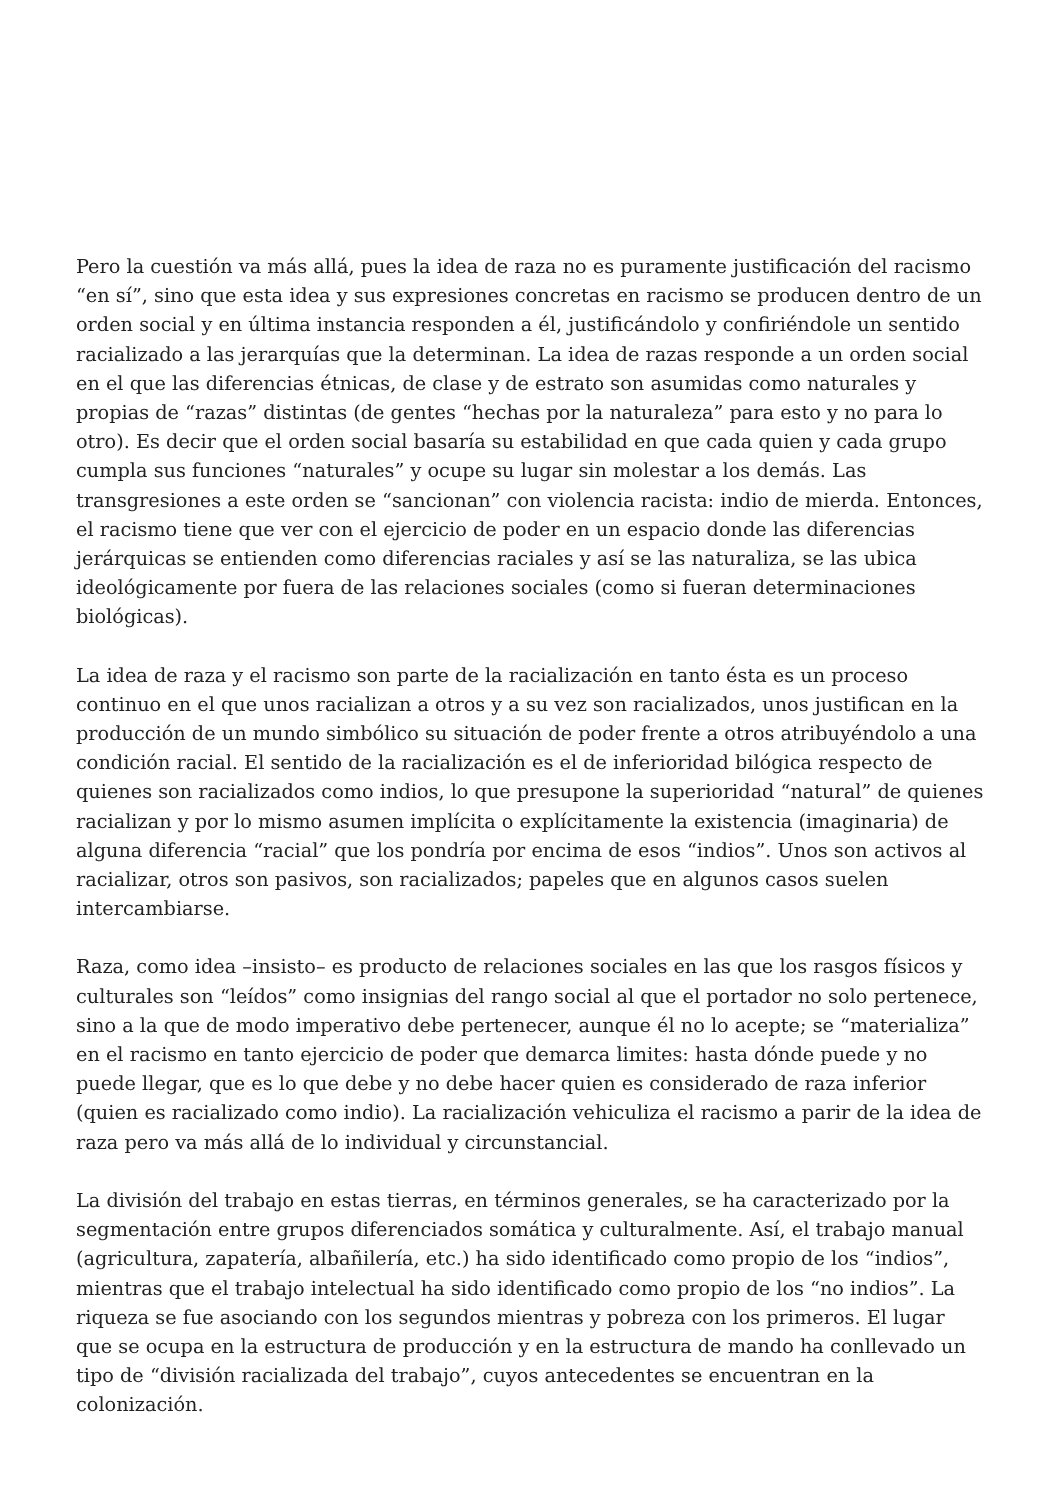Pero la cuestión va más allá, pues la idea de raza no es puramente justificación del racismo “en sí”, sino que esta idea y sus expresiones concretas en racismo se producen dentro de un orden social y en última instancia responden a él, justificándolo y confiriéndole un sentido racializado a las jerarquías que la determinan. La idea de razas responde a un orden social en el que las diferencias étnicas, de clase y de estrato son asumidas como naturales y propias de “razas” distintas (de gentes “hechas por la naturaleza” para esto y no para lo otro). Es decir que el orden social basaría su estabilidad en que cada quien y cada grupo cumpla sus funciones “naturales” y ocupe su lugar sin molestar a los demás. Las transgresiones a este orden se “sancionan” con violencia racista: indio de mierda. Entonces, el racismo tiene que ver con el ejercicio de poder en un espacio donde las diferencias jerárquicas se entienden como diferencias raciales y así se las naturaliza, se las ubica ideológicamente por fuera de las relaciones sociales (como si fueran determinaciones biológicas).
La idea de raza y el racismo son parte de la racialización en tanto ésta es un proceso continuo en el que unos racializan a otros y a su vez son racializados, unos justifican en la producción de un mundo simbólico su situación de poder frente a otros atribuyéndolo a una condición racial. El sentido de la racialización es el de inferioridad bilógica respecto de quienes son racializados como indios, lo que presupone la superioridad “natural” de quienes racializan y por lo mismo asumen implícita o explícitamente la existencia (imaginaria) de alguna diferencia “racial” que los pondría por encima de esos “indios”. Unos son activos al racializar, otros son pasivos, son racializados; papeles que en algunos casos suelen intercambiarse.
Raza, como idea –insisto– es producto de relaciones sociales en las que los rasgos físicos y culturales son “leídos” como insignias del rango social al que el portador no solo pertenece, sino a la que de modo imperativo debe pertenecer, aunque él no lo acepte; se “materializa” en el racismo en tanto ejercicio de poder que demarca limites: hasta dónde puede y no puede llegar, que es lo que debe y no debe hacer quien es considerado de raza inferior (quien es racializado como indio). La racialización vehiculiza el racismo a parir de la idea de raza pero va más allá de lo individual y circunstancial.
La división del trabajo en estas tierras, en términos generales, se ha caracterizado por la segmentación entre grupos diferenciados somática y culturalmente. Así, el trabajo manual (agricultura, zapatería, albañilería, etc.) ha sido identificado como propio de los “indios”, mientras que el trabajo intelectual ha sido identificado como propio de los “no indios”. La riqueza se fue asociando con los segundos mientras y pobreza con los primeros. El lugar que se ocupa en la estructura de producción y en la estructura de mando ha conllevado un tipo de “división racializada del trabajo”, cuyos antecedentes se encuentran en la colonización.